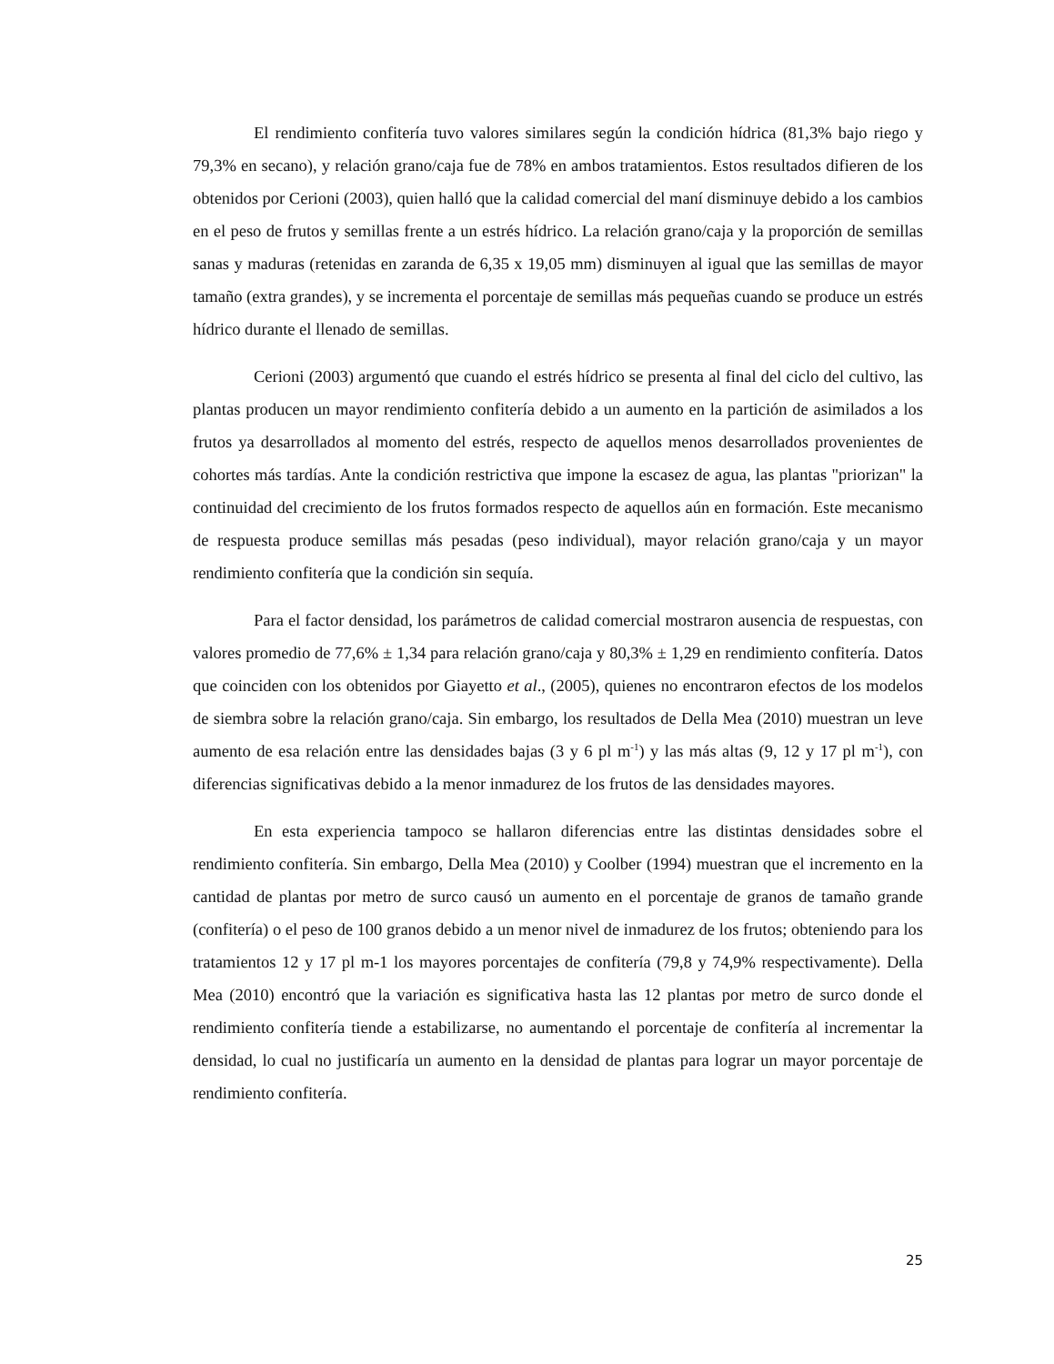El rendimiento confitería tuvo valores similares según la condición hídrica (81,3% bajo riego y 79,3% en secano), y relación grano/caja fue de 78% en ambos tratamientos. Estos resultados difieren de los obtenidos por Cerioni (2003), quien halló que la calidad comercial del maní disminuye debido a los cambios en el peso de frutos y semillas frente a un estrés hídrico. La relación grano/caja y la proporción de semillas sanas y maduras (retenidas en zaranda de 6,35 x 19,05 mm) disminuyen al igual que las semillas de mayor tamaño (extra grandes), y se incrementa el porcentaje de semillas más pequeñas cuando se produce un estrés hídrico durante el llenado de semillas.
Cerioni (2003) argumentó que cuando el estrés hídrico se presenta al final del ciclo del cultivo, las plantas producen un mayor rendimiento confitería debido a un aumento en la partición de asimilados a los frutos ya desarrollados al momento del estrés, respecto de aquellos menos desarrollados provenientes de cohortes más tardías. Ante la condición restrictiva que impone la escasez de agua, las plantas "priorizan" la continuidad del crecimiento de los frutos formados respecto de aquellos aún en formación. Este mecanismo de respuesta produce semillas más pesadas (peso individual), mayor relación grano/caja y un mayor rendimiento confitería que la condición sin sequía.
Para el factor densidad, los parámetros de calidad comercial mostraron ausencia de respuestas, con valores promedio de 77,6% ± 1,34 para relación grano/caja y 80,3% ± 1,29 en rendimiento confitería. Datos que coinciden con los obtenidos por Giayetto et al., (2005), quienes no encontraron efectos de los modelos de siembra sobre la relación grano/caja. Sin embargo, los resultados de Della Mea (2010) muestran un leve aumento de esa relación entre las densidades bajas (3 y 6 pl m<sup>-1</sup>) y las más altas (9, 12 y 17 pl m<sup>-1</sup>), con diferencias significativas debido a la menor inmadurez de los frutos de las densidades mayores.
En esta experiencia tampoco se hallaron diferencias entre las distintas densidades sobre el rendimiento confitería. Sin embargo, Della Mea (2010) y Coolber (1994) muestran que el incremento en la cantidad de plantas por metro de surco causó un aumento en el porcentaje de granos de tamaño grande (confitería) o el peso de 100 granos debido a un menor nivel de inmadurez de los frutos; obteniendo para los tratamientos 12 y 17 pl m-1 los mayores porcentajes de confitería (79,8 y 74,9% respectivamente). Della Mea (2010) encontró que la variación es significativa hasta las 12 plantas por metro de surco donde el rendimiento confitería tiende a estabilizarse, no aumentando el porcentaje de confitería al incrementar la densidad, lo cual no justificaría un aumento en la densidad de plantas para lograr un mayor porcentaje de rendimiento confitería.
25